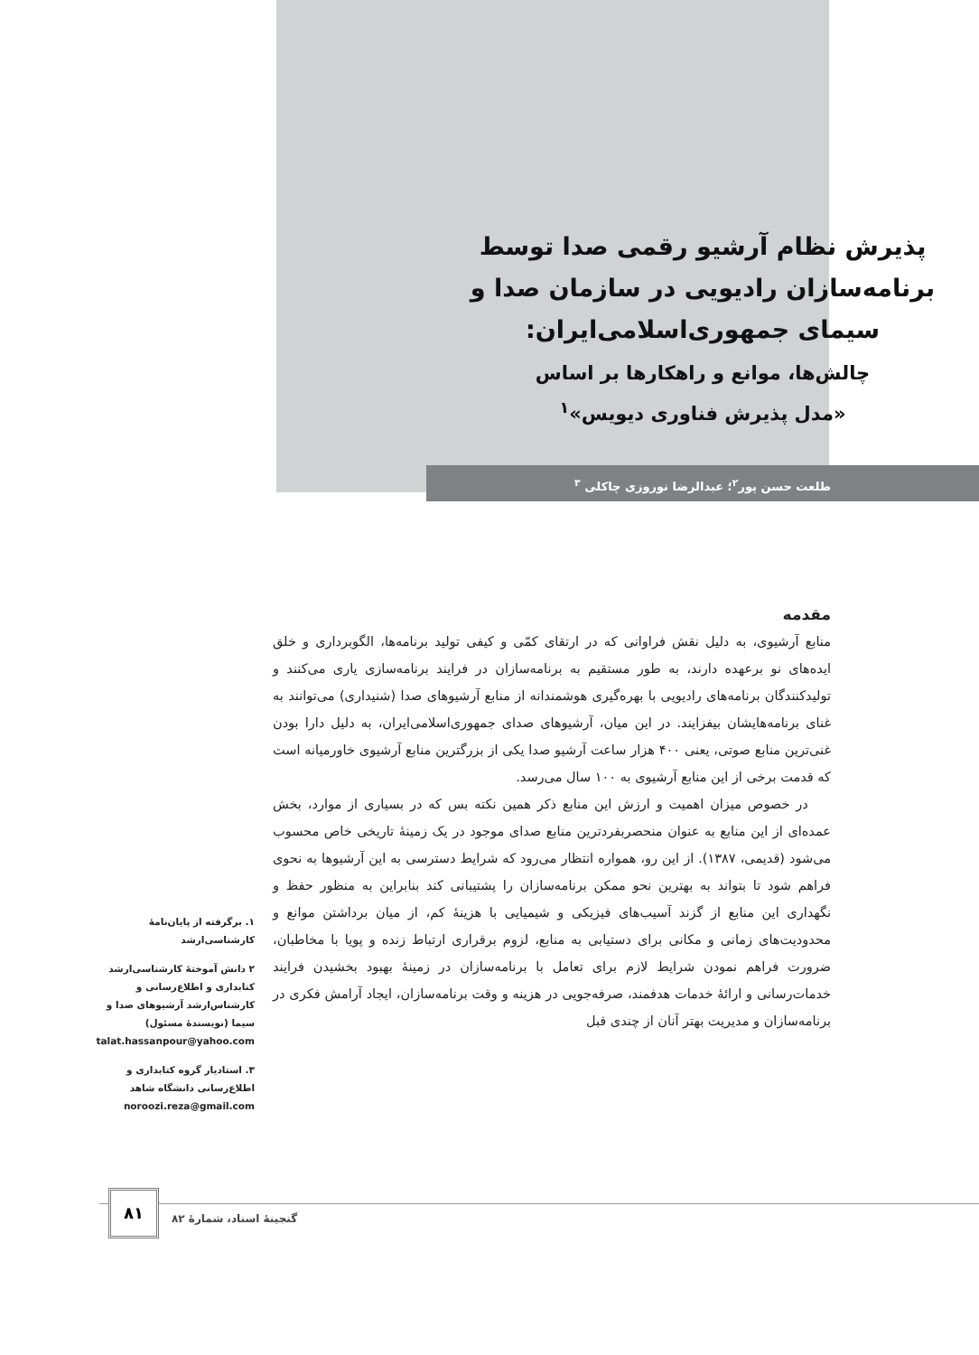پذیرش نظام آرشیو رقمی صدا توسط برنامه‌سازان رادیویی در سازمان صدا و سیمای جمهوری‌اسلامی‌ایران:
چالش‌ها، موانع و راهکارها بر اساس
«مدل پذیرش فناوری دیویس»<sup>۱</sup>
طلعت حسن پور<sup>۲</sup>؛ عبدالرضا نوروزی چاکلی <sup>۳</sup>
مقدمه
منابع آرشیوی، به دلیل نقش فراوانی که در ارتقای کمّی و کیفی تولید برنامه‌ها، الگوبرداری و خلق ایده‌های نو برعهده دارند، به طور مستقیم به برنامه‌سازان در فرایند برنامه‌سازی یاری می‌کنند و تولیدکنندگان برنامه‌های رادیویی با بهره‌گیری هوشمندانه از منابع آرشیوهای صدا (شنیداری) می‌توانند به غنای برنامه‌هایشان بیفزایند. در این میان، آرشیوهای صدای جمهوری‌اسلامی‌ایران، به دلیل دارا بودن غنی‌ترین منابع صوتی، یعنی ۴۰۰ هزار ساعت آرشیو صدا یکی از بزرگترین منابع آرشیوی خاورمیانه است که قدمت برخی از این منابع آرشیوی به ۱۰۰ سال می‌رسد.
در خصوص میزان اهمیت و ارزش این منابع ذکر همین نکته بس که در بسیاری از موارد، بخش عمده‌ای از این منابع به عنوان منحصربفردترین منابع صدای موجود در یک زمینۀ تاریخی خاص محسوب می‌شود (قدیمی، ۱۳۸۷). از این رو، همواره انتظار می‌رود که شرایط دسترسی به این آرشیوها به نحوی فراهم شود تا بتواند به بهترین نحو ممکن برنامه‌سازان را پشتیبانی کند بنابراین به منظور حفظ و نگهداری این منابع از گزند آسیب‌های فیزیکی و شیمیایی با هزینۀ کم، از میان برداشتن موانع و محدودیت‌های زمانی و مکانی برای دستیابی به منابع، لزوم برقراری ارتباط زنده و پویا با مخاطبان، ضرورت فراهم نمودن شرایط لازم برای تعامل با برنامه‌سازان در زمینۀ بهبود بخشیدن فرایند خدمات‌رسانی و ارائۀ خدمات هدفمند، صرفه‌جویی در هزینه و وقت برنامه‌سازان، ایجاد آرامش فکری در برنامه‌سازان و مدیریت بهتر آنان از چندی قبل
۱. برگرفته از پایان‌نامۀ کارشناسی‌ارشد
۲ دانش آموختۀ کارشناسی‌ارشد کتابداری و اطلاع‌رسانی و کارشناس‌ارشد آرشیوهای صدا و سیما (نویسندۀ مسئول)
talat.hassanpour@yahoo.com
۳. استادیار گروه کتابداری و اطلاع‌رسانی دانشگاه شاهد
noroozi.reza@gmail.com
۸۱
گنجینۀ اسناد، شمارۀ ۸۲